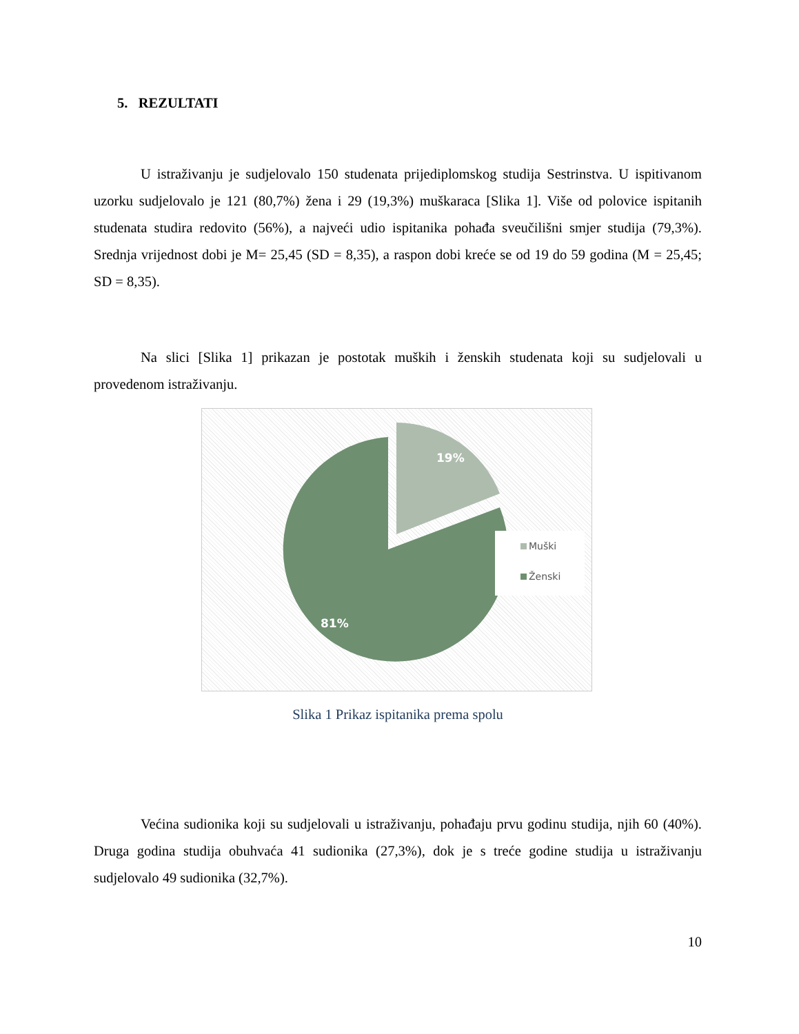5. REZULTATI
U istraživanju je sudjelovalo 150 studenata prijediplomskog studija Sestrinstva. U ispitivanom uzorku sudjelovalo je 121 (80,7%) žena i 29 (19,3%) muškaraca [Slika 1]. Više od polovice ispitanih studenata studira redovito (56%), a najveći udio ispitanika pohađa sveučilišni smjer studija (79,3%). Srednja vrijednost dobi je M= 25,45 (SD = 8,35), a raspon dobi kreće se od 19 do 59 godina (M = 25,45; SD = 8,35).
Na slici [Slika 1] prikazan je postotak muških i ženskih studenata koji su sudjelovali u provedenom istraživanju.
19%
81%
Muški
Ženski
Slika 1 Prikaz ispitanika prema spolu
Većina sudionika koji su sudjelovali u istraživanju, pohađaju prvu godinu studija, njih 60 (40%). Druga godina studija obuhvaća 41 sudionika (27,3%), dok je s treće godine studija u istraživanju sudjelovalo 49 sudionika (32,7%).
10